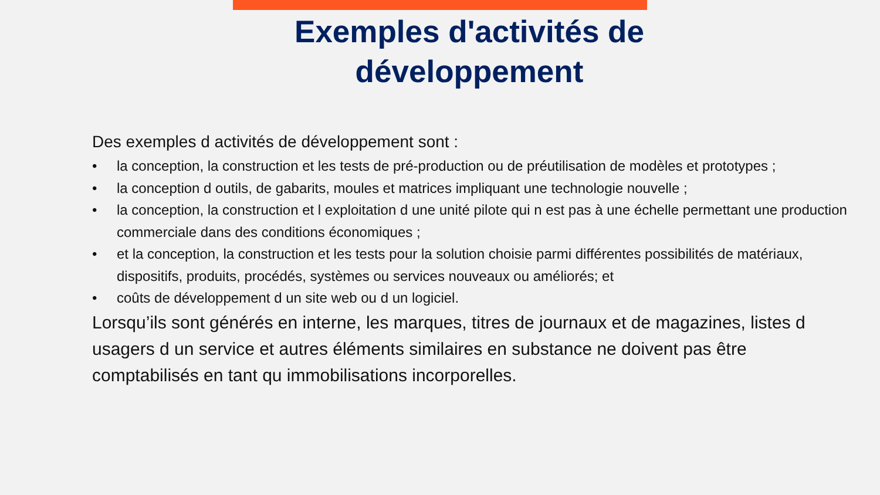Exemples d'activités de développement
Des exemples d activités de développement sont :
• la conception, la construction et les tests de pré-production ou de préutilisation de modèles et prototypes ;
• la conception d outils, de gabarits, moules et matrices impliquant une technologie nouvelle ;
• la conception, la construction et l exploitation d une unité pilote qui n est pas à une échelle permettant une production commerciale dans des conditions économiques ;
• et la conception, la construction et les tests pour la solution choisie parmi différentes possibilités de matériaux, dispositifs, produits, procédés, systèmes ou services nouveaux ou améliorés; et
• coûts de développement d un site web ou d un logiciel.
Lorsqu’ils sont générés en interne, les marques, titres de journaux et de magazines, listes d usagers d un service et autres éléments similaires en substance ne doivent pas être comptabilisés en tant qu immobilisations incorporelles.